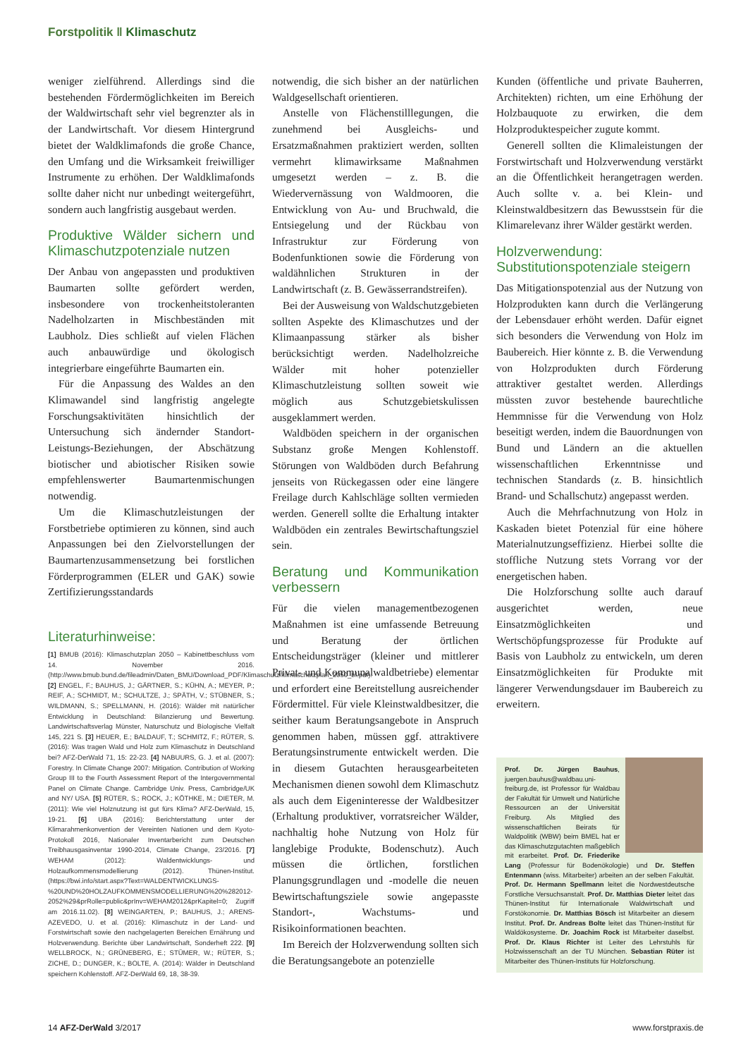Forstpolitik ‖ Klimaschutz
weniger zielführend. Allerdings sind die bestehenden Fördermöglichkeiten im Bereich der Waldwirtschaft sehr viel begrenzter als in der Landwirtschaft. Vor diesem Hintergrund bietet der Waldklimafonds die große Chance, den Umfang und die Wirksamkeit freiwilliger Instrumente zu erhöhen. Der Waldklimafonds sollte daher nicht nur unbedingt weitergeführt, sondern auch langfristig ausgebaut werden.
Produktive Wälder sichern und Klimaschutzpotenziale nutzen
Der Anbau von angepassten und produktiven Baumarten sollte gefördert werden, insbesondere von trockenheitstoleranten Nadelholzarten in Mischbeständen mit Laubholz. Dies schließt auf vielen Flächen auch anbauwürdige und ökologisch integrierbare eingeführte Baumarten ein.
Für die Anpassung des Waldes an den Klimawandel sind langfristig angelegte Forschungsaktivitäten hinsichtlich der Untersuchung sich ändernder Standort-Leistungs-Beziehungen, der Abschätzung biotischer und abiotischer Risiken sowie empfehlenswerter Baumartenmischungen notwendig.
Um die Klimaschutzleistungen der Forstbetriebe optimieren zu können, sind auch Anpassungen bei den Zielvorstellungen der Baumartenzusammensetzung bei forstlichen Förderprogrammen (ELER und GAK) sowie Zertifizierungsstandards
Literaturhinweise:
[1] BMUB (2016): Klimaschutzplan 2050 – Kabinettbeschluss vom 14. November 2016. (http://www.bmub.bund.de/fileadmin/Daten_BMU/Download_PDF/Klimaschutz/klimaschutzplan_2050_bf.pdf). [2] ENGEL, F.; BAUHUS, J.; GÄRTNER, S.; KÜHN, A.; MEYER, P.; REIF, A.; SCHMIDT, M.; SCHULTZE, J.; SPÄTH, V.; STÜBNER, S.; WILDMANN, S.; SPELLMANN, H. (2016): Wälder mit natürlicher Entwicklung in Deutschland: Bilanzierung und Bewertung. Landwirtschaftsverlag Münster, Naturschutz und Biologische Vielfalt 145, 221 S. [3] HEUER, E.; BALDAUF, T.; SCHMITZ, F.; RÜTER, S. (2016): Was tragen Wald und Holz zum Klimaschutz in Deutschland bei? AFZ-DerWald 71, 15: 22-23. [4] NABUURS, G. J. et al. (2007): Forestry. In Climate Change 2007: Mitigation. Contribution of Working Group III to the Fourth Assessment Report of the Intergovernmental Panel on Climate Change. Cambridge Univ. Press, Cambridge/UK and NY/ USA. [5] RÜTER, S.; ROCK, J.; KÖTHKE, M.; DIETER, M. (2011): Wie viel Holznutzung ist gut fürs Klima? AFZ-DerWald, 15, 19-21. [6] UBA (2016): Berichterstattung unter der Klimarahmenkonvention der Vereinten Nationen und dem Kyoto-Protokoll 2016, Nationaler Inventarbericht zum Deutschen Treibhausgasinventar 1990-2014, Climate Change, 23/2016. [7] WEHAM (2012): Waldentwicklungs- und Holzaufkommensmodellierung (2012). Thünen-Institut.(https://bwi.info/start.aspx?Text=WALDENTWICKLUNGS-%20UND%20HOLZAUFKOMMENSMODELLIERUNG%20%282012-2052%29&prRolle=public&prInv=WEHAM2012&prKapitel=0; Zugriff am 2016.11.02). [8] WEINGARTEN, P.; BAUHUS, J.; ARENS-AZEVEDO, U. et al. (2016): Klimaschutz in der Land- und Forstwirtschaft sowie den nachgelagerten Bereichen Ernährung und Holzverwendung. Berichte über Landwirtschaft, Sonderheft 222. [9] WELLBROCK, N.; GRÜNEBERG, E.; STÜMER, W.; RÜTER, S.; ZICHE, D.; DUNGER, K.; BOLTE, A. (2014): Wälder in Deutschland speichern Kohlenstoff. AFZ-DerWald 69, 18, 38-39.
notwendig, die sich bisher an der natürlichen Waldgesellschaft orientieren.
Anstelle von Flächenstilllegungen, die zunehmend bei Ausgleichs- und Ersatzmaßnahmen praktiziert werden, sollten vermehrt klimawirksame Maßnahmen umgesetzt werden – z. B. die Wiedervernässung von Waldmooren, die Entwicklung von Au- und Bruchwald, die Entsiegelung und der Rückbau von Infrastruktur zur Förderung von Bodenfunktionen sowie die Förderung von waldähnlichen Strukturen in der Landwirtschaft (z. B. Gewässerrandstreifen).
Bei der Ausweisung von Waldschutzgebieten sollten Aspekte des Klimaschutzes und der Klimaanpassung stärker als bisher berücksichtigt werden. Nadelholzreiche Wälder mit hoher potenzieller Klimaschutzleistung sollten soweit wie möglich aus Schutzgebietskulissen ausgeklammert werden.
Waldböden speichern in der organischen Substanz große Mengen Kohlenstoff. Störungen von Waldböden durch Befahrung jenseits von Rückegassen oder eine längere Freilage durch Kahlschläge sollten vermieden werden. Generell sollte die Erhaltung intakter Waldböden ein zentrales Bewirtschaftungsziel sein.
Beratung und Kommunikation verbessern
Für die vielen managementbezogenen Maßnahmen ist eine umfassende Betreuung und Beratung der örtlichen Entscheidungsträger (kleiner und mittlerer Privat- und Kommunalwaldbetriebe) elementar und erfordert eine Bereitstellung ausreichender Fördermittel. Für viele Kleinstwaldbesitzer, die seither kaum Beratungsangebote in Anspruch genommen haben, müssen ggf. attraktivere Beratungsinstrumente entwickelt werden. Die in diesem Gutachten herausgearbeiteten Mechanismen dienen sowohl dem Klimaschutz als auch dem Eigeninteresse der Waldbesitzer (Erhaltung produktiver, vorratsreicher Wälder, nachhaltig hohe Nutzung von Holz für langlebige Produkte, Bodenschutz). Auch müssen die örtlichen, forstlichen Planungsgrundlagen und -modelle die neuen Bewirtschaftungsziele sowie angepasste Standort-, Wachstums- und Risikoinformationen beachten.
Im Bereich der Holzverwendung sollten sich die Beratungsangebote an potenzielle
Kunden (öffentliche und private Bauherren, Architekten) richten, um eine Erhöhung der Holzbauquote zu erwirken, die dem Holzproduktespeicher zugute kommt.
Generell sollten die Klimaleistungen der Forstwirtschaft und Holzverwendung verstärkt an die Öffentlichkeit herangetragen werden. Auch sollte v. a. bei Klein- und Kleinstwaldbesitzern das Bewusstsein für die Klimarelevanz ihrer Wälder gestärkt werden.
Holzverwendung: Substitutionspotenziale steigern
Das Mitigationspotenzial aus der Nutzung von Holzprodukten kann durch die Verlängerung der Lebensdauer erhöht werden. Dafür eignet sich besonders die Verwendung von Holz im Baubereich. Hier könnte z. B. die Verwendung von Holzprodukten durch Förderung attraktiver gestaltet werden. Allerdings müssten zuvor bestehende baurechtliche Hemmnisse für die Verwendung von Holz beseitigt werden, indem die Bauordnungen von Bund und Ländern an die aktuellen wissenschaftlichen Erkenntnisse und technischen Standards (z. B. hinsichtlich Brand- und Schallschutz) angepasst werden.
Auch die Mehrfachnutzung von Holz in Kaskaden bietet Potenzial für eine höhere Materialnutzungseffizienz. Hierbei sollte die stoffliche Nutzung stets Vorrang vor der energetischen haben.
Die Holzforschung sollte auch darauf ausgerichtet werden, neue Einsatzmöglichkeiten und Wertschöpfungsprozesse für Produkte auf Basis von Laubholz zu entwickeln, um deren Einsatzmöglichkeiten für Produkte mit längerer Verwendungsdauer im Baubereich zu erweitern.
Prof. Dr. Jürgen Bauhus, juergen.bauhus@waldbau.uni-freiburg.de, ist Professor für Waldbau der Fakultät für Umwelt und Natürliche Ressourcen an der Universität Freiburg. Als Mitglied des wissenschaftlichen Beirats für Waldpolitik (WBW) beim BMEL hat er das Klimaschutzgutachten maßgeblich mit erarbeitet. Prof. Dr. Friederike Lang (Professur für Bodenökologie) und Dr. Steffen Entenmann (wiss. Mitarbeiter) arbeiten an der selben Fakultät. Prof. Dr. Hermann Spellmann leitet die Nordwestdeutsche Forstliche Versuchsanstalt. Prof. Dr. Matthias Dieter leitet das Thünen-Institut für Internationale Waldwirtschaft und Forstökonomie. Dr. Matthias Bösch ist Mitarbeiter an diesem Institut. Prof. Dr. Andreas Bolte leitet das Thünen-Institut für Waldökosysteme. Dr. Joachim Rock ist Mitarbeiter daselbst. Prof. Dr. Klaus Richter ist Leiter des Lehrstuhls für Holzwissenschaft an der TU München. Sebastian Rüter ist Mitarbeiter des Thünen-Instituts für Holzforschung.
14 AFZ-DerWald 3/2017 www.forstpraxis.de